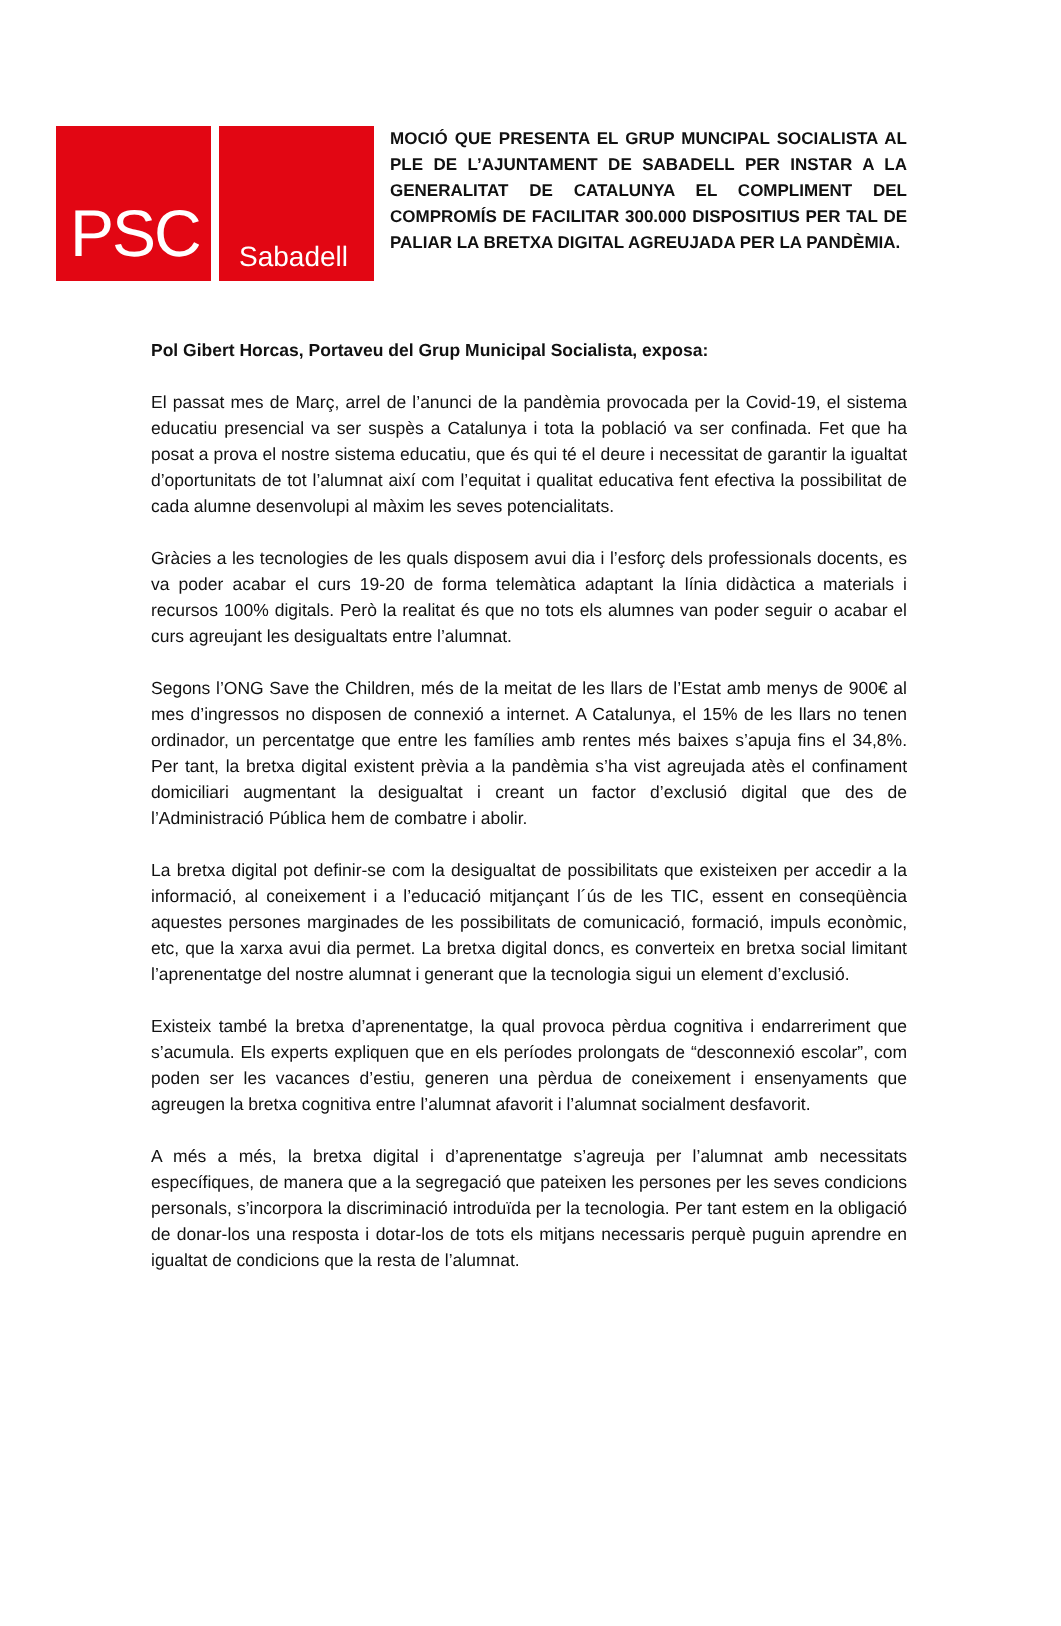PSC
Sabadell
MOCIÓ QUE PRESENTA EL GRUP MUNCIPAL SOCIALISTA AL PLE DE L’AJUNTAMENT DE SABADELL PER INSTAR A LA GENERALITAT DE CATALUNYA EL COMPLIMENT DEL COMPROMÍS DE FACILITAR 300.000 DISPOSITIUS PER TAL DE PALIAR LA BRETXA DIGITAL AGREUJADA PER LA PANDÈMIA.
Pol Gibert Horcas, Portaveu del Grup Municipal Socialista, exposa:
El passat mes de Març, arrel de l’anunci de la pandèmia provocada per la Covid-19, el sistema educatiu presencial va ser suspès a Catalunya i tota la població va ser confinada. Fet que ha posat a prova el nostre sistema educatiu, que és qui té el deure i necessitat de garantir la igualtat d’oportunitats de tot l’alumnat així com l’equitat i qualitat educativa fent efectiva la possibilitat de cada alumne desenvolupi al màxim les seves potencialitats.
Gràcies a les tecnologies de les quals disposem avui dia i l’esforç dels professionals docents, es va poder acabar el curs 19-20 de forma telemàtica adaptant la línia didàctica a materials i recursos 100% digitals. Però la realitat és que no tots els alumnes van poder seguir o acabar el curs agreujant les desigualtats entre l’alumnat.
Segons l’ONG Save the Children, més de la meitat de les llars de l’Estat amb menys de 900€ al mes d’ingressos no disposen de connexió a internet. A Catalunya, el 15% de les llars no tenen ordinador, un percentatge que entre les famílies amb rentes més baixes s’apuja fins el 34,8%. Per tant, la bretxa digital existent prèvia a la pandèmia s’ha vist agreujada atès el confinament domiciliari augmentant la desigualtat i creant un factor d’exclusió digital que des de l’Administració Pública hem de combatre i abolir.
La bretxa digital pot definir-se com la desigualtat de possibilitats que existeixen per accedir a la informació, al coneixement i a l’educació mitjançant l´ús de les TIC, essent en conseqüència aquestes persones marginades de les possibilitats de comunicació, formació, impuls econòmic, etc, que la xarxa avui dia permet. La bretxa digital doncs, es converteix en bretxa social limitant l’aprenentatge del nostre alumnat i generant que la tecnologia sigui un element d’exclusió.
Existeix també la bretxa d’aprenentatge, la qual provoca pèrdua cognitiva i endarreriment que s’acumula. Els experts expliquen que en els períodes prolongats de “desconnexió escolar”, com poden ser les vacances d’estiu, generen una pèrdua de coneixement i ensenyaments que agreugen la bretxa cognitiva entre l’alumnat afavorit i l’alumnat socialment desfavorit.
A més a més, la bretxa digital i d’aprenentatge s’agreuja per l’alumnat amb necessitats específiques, de manera que a la segregació que pateixen les persones per les seves condicions personals, s’incorpora la discriminació introduïda per la tecnologia. Per tant estem en la obligació de donar-los una resposta i dotar-los de tots els mitjans necessaris perquè puguin aprendre en igualtat de condicions que la resta de l’alumnat.